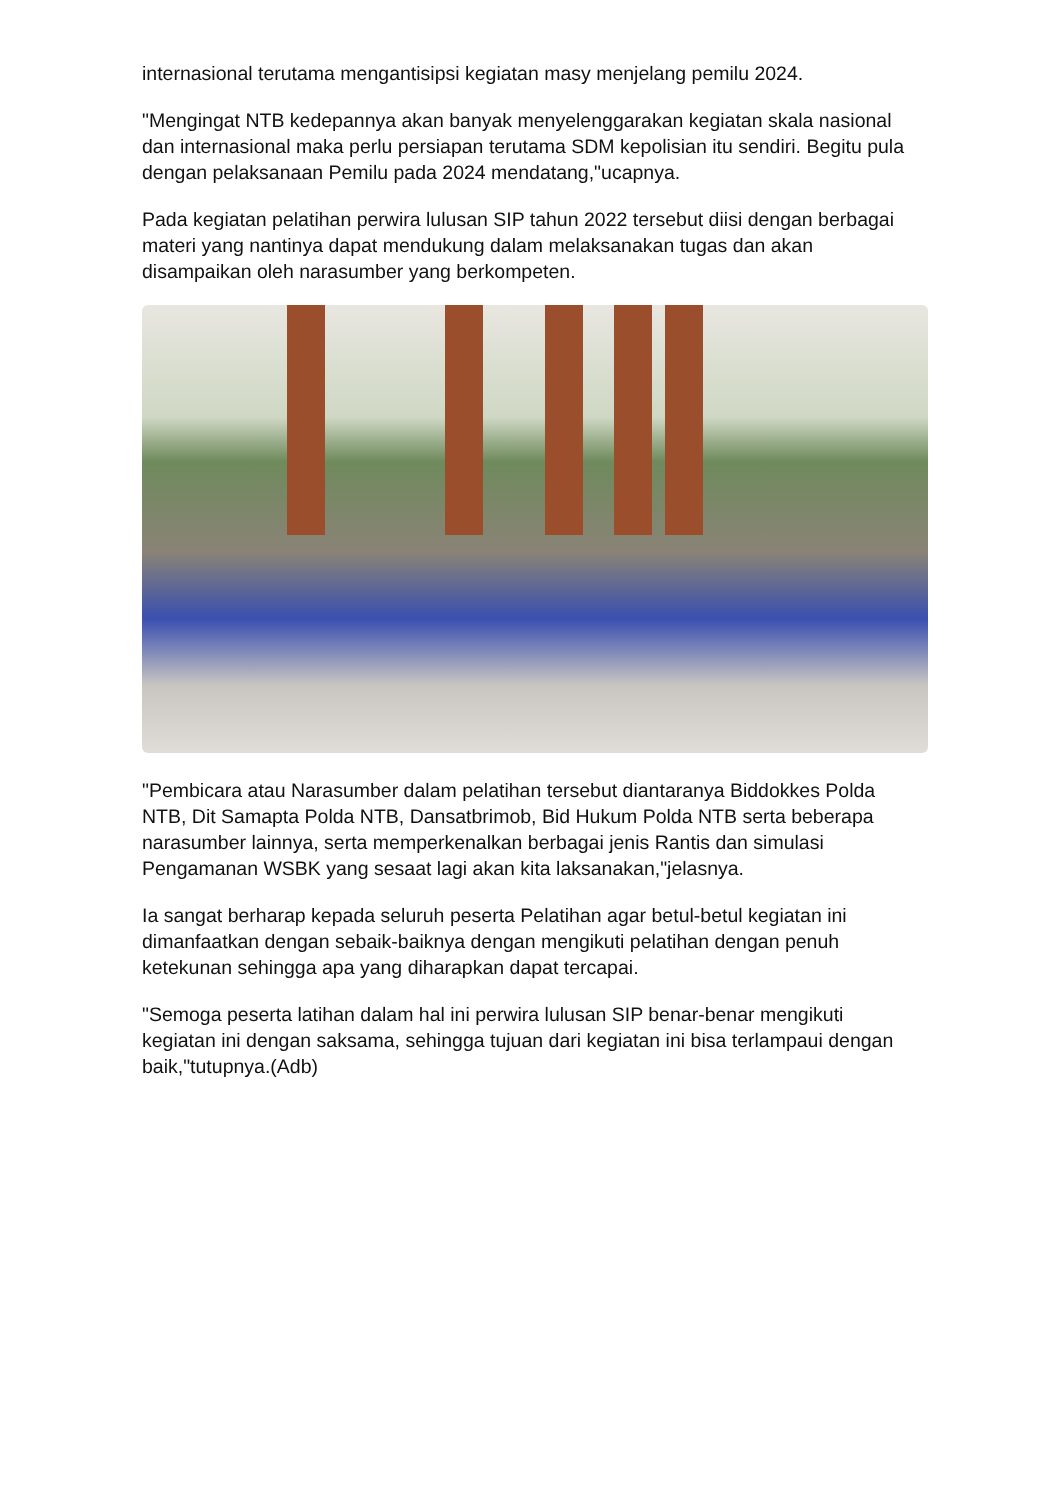internasional terutama mengantisipsi kegiatan masy menjelang pemilu 2024.
"Mengingat NTB kedepannya akan banyak menyelenggarakan kegiatan skala nasional dan internasional maka perlu persiapan terutama SDM kepolisian itu sendiri. Begitu pula dengan pelaksanaan Pemilu pada 2024 mendatang,"ucapnya.
Pada kegiatan pelatihan perwira lulusan SIP tahun 2022 tersebut diisi dengan berbagai materi yang nantinya dapat mendukung dalam melaksanakan tugas dan akan disampaikan oleh narasumber yang berkompeten.
"Pembicara atau Narasumber dalam pelatihan tersebut diantaranya Biddokkes Polda NTB, Dit Samapta Polda NTB, Dansatbrimob, Bid Hukum Polda NTB serta beberapa narasumber lainnya, serta memperkenalkan berbagai jenis Rantis dan simulasi Pengamanan WSBK yang sesaat lagi akan kita laksanakan,"jelasnya.
Ia sangat berharap kepada seluruh peserta Pelatihan agar betul-betul kegiatan ini dimanfaatkan dengan sebaik-baiknya dengan mengikuti pelatihan dengan penuh ketekunan sehingga apa yang diharapkan dapat tercapai.
"Semoga peserta latihan dalam hal ini perwira lulusan SIP benar-benar mengikuti kegiatan ini dengan saksama, sehingga tujuan dari kegiatan ini bisa terlampaui dengan baik,"tutupnya.(Adb)